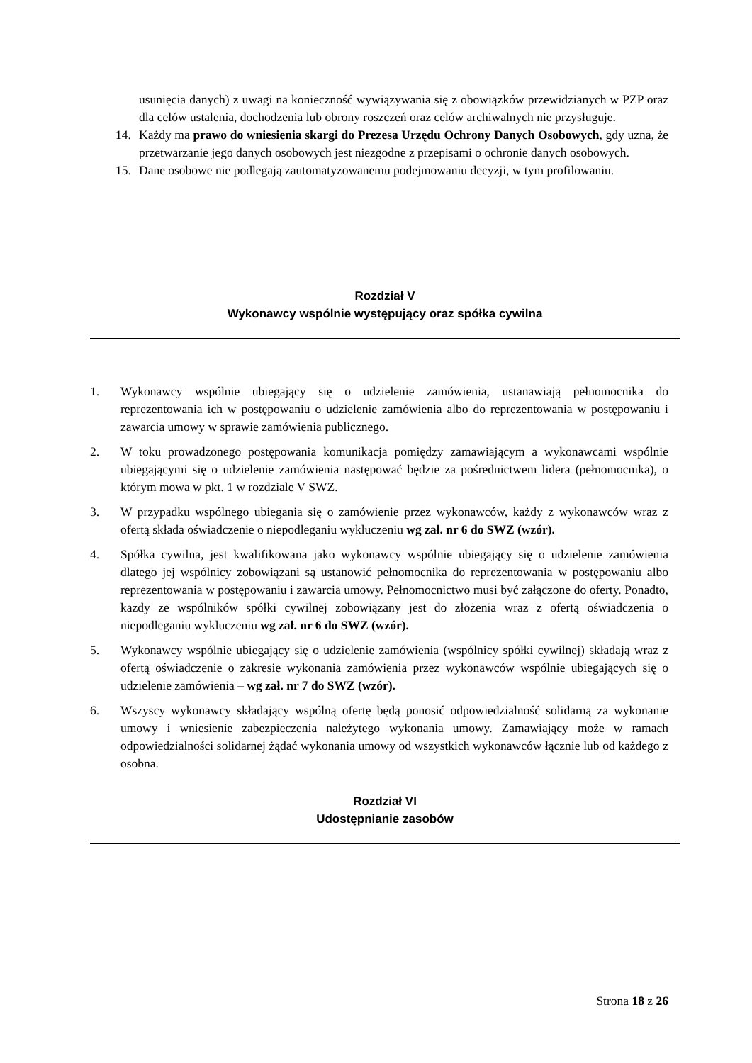usunięcia danych) z uwagi na konieczność wywiązywania się z obowiązków przewidzianych w PZP oraz dla celów ustalenia, dochodzenia lub obrony roszczeń oraz celów archiwalnych nie przysługuje.
14. Każdy ma prawo do wniesienia skargi do Prezesa Urzędu Ochrony Danych Osobowych, gdy uzna, że przetwarzanie jego danych osobowych jest niezgodne z przepisami o ochronie danych osobowych.
15. Dane osobowe nie podlegają zautomatyzowanemu podejmowaniu decyzji, w tym profilowaniu.
Rozdział V
Wykonawcy wspólnie występujący oraz spółka cywilna
1. Wykonawcy wspólnie ubiegający się o udzielenie zamówienia, ustanawiają pełnomocnika do reprezentowania ich w postępowaniu o udzielenie zamówienia albo do reprezentowania w postępowaniu i zawarcia umowy w sprawie zamówienia publicznego.
2. W toku prowadzonego postępowania komunikacja pomiędzy zamawiającym a wykonawcami wspólnie ubiegającymi się o udzielenie zamówienia następować będzie za pośrednictwem lidera (pełnomocnika), o którym mowa w pkt. 1 w rozdziale V SWZ.
3. W przypadku wspólnego ubiegania się o zamówienie przez wykonawców, każdy z wykonawców wraz z ofertą składa oświadczenie o niepodleganiu wykluczeniu wg zał. nr 6 do SWZ (wzór).
4. Spółka cywilna, jest kwalifikowana jako wykonawcy wspólnie ubiegający się o udzielenie zamówienia dlatego jej wspólnicy zobowiązani są ustanowić pełnomocnika do reprezentowania w postępowaniu albo reprezentowania w postępowaniu i zawarcia umowy. Pełnomocnictwo musi być załączone do oferty. Ponadto, każdy ze wspólników spółki cywilnej zobowiązany jest do złożenia wraz z ofertą oświadczenia o niepodleganiu wykluczeniu wg zał. nr 6 do SWZ (wzór).
5. Wykonawcy wspólnie ubiegający się o udzielenie zamówienia (wspólnicy spółki cywilnej) składają wraz z ofertą oświadczenie o zakresie wykonania zamówienia przez wykonawców wspólnie ubiegających się o udzielenie zamówienia – wg zał. nr 7 do SWZ (wzór).
6. Wszyscy wykonawcy składający wspólną ofertę będą ponosić odpowiedzialność solidarną za wykonanie umowy i wniesienie zabezpieczenia należytego wykonania umowy. Zamawiający może w ramach odpowiedzialności solidarnej żądać wykonania umowy od wszystkich wykonawców łącznie lub od każdego z osobna.
Rozdział VI
Udostępnianie zasobów
Strona 18 z 26